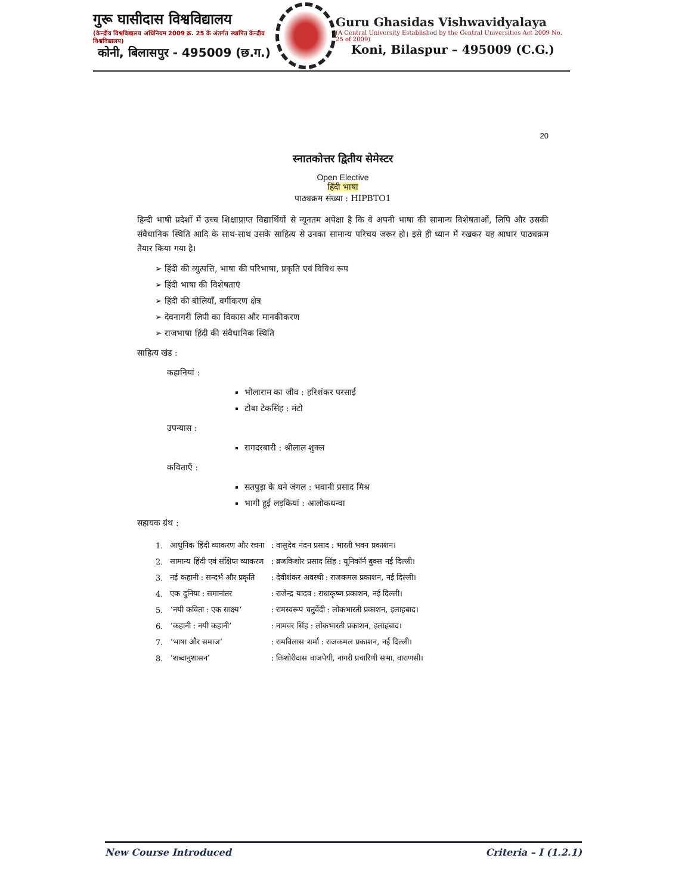गुरू घासीदास विश्वविद्यालय
(केन्द्रीय विश्वविद्यालय अधिनियम 2009 क्र. 25 के अंतर्गत स्थापित केन्द्रीय विश्वविद्यालय)
कोनी, बिलासपुर - 495009 (छ.ग.)
Guru Ghasidas Vishwavidyalaya
(A Central University Established by the Central Universities Act 2009 No. 25 of 2009)
Koni, Bilaspur – 495009 (C.G.)
20
स्नातकोत्तर द्वितीय सेमेस्टर
Open Elective
हिंदी भाषा
पाठ्यक्रम संख्या : HIPBTO1
हिन्दी भाषी प्रदेशों में उच्च शिक्षाप्राप्त विद्यार्थियों से न्यूनतम अपेक्षा है कि वे अपनी भाषा की सामान्य विशेषताओं, लिपि और उसकी संवैधानिक स्थिति आदि के साथ-साथ उसके साहित्य से उनका सामान्य परिचय जरूर हो। इसे ही ध्यान में रखकर यह आधार पाठ्यक्रम तैयार किया गया है।
➢ हिंदी की व्युत्पत्ति, भाषा की परिभाषा, प्रकृति एवं विविध रूप
➢ हिंदी भाषा की विशेषताएं
➢ हिंदी की बोलियाँ, वर्गीकरण क्षेत्र
➢ देवनागरी लिपी का विकास और मानकीकरण
➢ राजभाषा हिंदी की संवैधानिक स्थिति
साहित्य खंड :
कहानियां :
भोलाराम का जीव : हरिशंकर परसाई
टोबा टेकसिंह : मंटो
उपन्यास :
रागदरबारी : श्रीलाल शुक्ल
कविताएँ :
सतपुड़ा के घने जंगल : भवानी प्रसाद मिश्र
भागी हुई लड़कियां : आलोकधन्वा
सहायक ग्रंथ :
| 1. | आधुनिक हिंदी व्याकरण और रचना | : वासुदेव नंदन प्रसाद : भारती भवन प्रकाशन। |
| 2. | सामान्य हिंदी एवं संक्षिप्त व्याकरण | : ब्रजकिशोर प्रसाद सिंह : यूनिकॉर्न बुक्स नई दिल्ली। |
| 3. | नई कहानी : सन्दर्भ और प्रकृति | : देवीशंकर अवस्थी : राजकमल प्रकाशन, नई दिल्ली। |
| 4. | एक दुनिया : समानांतर | : राजेन्द्र यादव : राधाकृष्ण प्रकाशन, नई दिल्ली। |
| 5. | ‘नयी कविता : एक साक्ष्य’ | : रामस्वरूप चतुर्वेदी : लोकभारती प्रकाशन, इलाहबाद। |
| 6. | ‘कहानी : नयी कहानी’ | : नामवर सिंह : लोकभारती प्रकाशन, इलाहबाद। |
| 7. | ‘भाषा और समाज’ | : रामविलास शर्मा : राजकमल प्रकाशन, नई दिल्ली। |
| 8. | ‘शब्दानुशासन’ | : किशोरीदास वाजपेयी, नागरी प्रचारिणी सभा, वाराणसी। |
New Course Introduced Criteria – I (1.2.1)